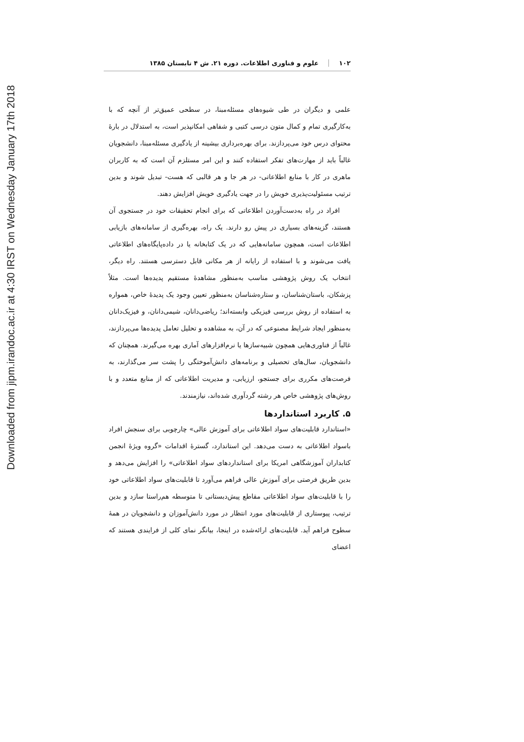Downloaded from jipm.irandoc.ac.ir at 4:30 IRST on Wednesday January 17th 2018
۱۰۲ علوم و فناوری اطلاعات. دوره ۲۱. ش ۴ تابستان ۱۳۸۵
علمی و دیگران در طی شیوه‌های مسئله‌مبنا، در سطحی عمیق‌تر از آنچه که با به‌کارگیری تمام و کمال متون درسی کتبی و شفاهی امکانپذیر است، به استدلال در بارۀ محتوای درس خود می‌پردازند. برای بهره‌برداری بیشینه از یادگیری مسئله‌مبنا، دانشجویان غالباً باید از مهارت‌های تفکر استفاده کنند و این امر مستلزم آن است که به کاربران ماهری در کار با منابع اطلاعاتی- در هر جا و هر قالبی که هست- تبدیل شوند و بدین ترتیب مسئولیت‌پذیری خویش را در جهت یادگیری خویش افزایش دهند.
افراد در راه به‌دست‌آوردن اطلاعاتی که برای انجام تحقیقات خود در جستجوی آن هستند، گزینه‌های بسیاری در پیش رو دارند. یک راه، بهره‌گیری از سامانه‌های بازیابی اطلاعات است، همچون سامانه‌هایی که در یک کتابخانه یا در داده‌پایگاه‌های اطلاعاتی یافت می‌شوند و با استفاده از رایانه از هر مکانی قابل دسترسی هستند. راه دیگر، انتخاب یک روش پژوهشی مناسب به‌منظور مشاهدۀ مستقیم پدیده‌ها است. مثلاً پزشکان، باستان‌شناسان، و ستاره‌شناسان به‌منظور تعیین وجود یک پدیدۀ خاص، همواره به استفاده از روش بررسی فیزیکی وابسته‌اند؛ ریاضی‌دانان، شیمی‌دانان، و فیزیک‌دانان به‌منظور ایجاد شرایط مصنوعی که در آن، به مشاهده و تحلیل تعامل پدیده‌ها می‌پردازند، غالباً از فناوری‌هایی همچون شبیه‌سازها یا نرم‌افزارهای آماری بهره می‌گیرند. همچنان که دانشجویان، سال‌های تحصیلی و برنامه‌های دانش‌آموختگی را پشت سر می‌گذارند، به فرصت‌های مکرری برای جستجو، ارزیابی، و مدیریت اطلاعاتی که از منابع متعدد و با روش‌های پژوهشی خاص هر رشته گردآوری شده‌اند، نیازمندند.
۵. کاربرد استانداردها
«استاندارد قابلیت‌های سواد اطلاعاتی برای آموزش عالی» چارچوبی برای سنجش افراد باسواد اطلاعاتی به دست می‌دهد. این استاندارد، گسترۀ اقدامات «گروه ویژۀ انجمن کتابداران آموزشگاهی امریکا برای استانداردهای سواد اطلاعاتی» را افزایش می‌دهد و بدین طریق فرصتی برای آموزش عالی فراهم می‌آورد تا قابلیت‌های سواد اطلاعاتی خود را با قابلیت‌های سواد اطلاعاتی مقاطع پیش‌دبستانی تا متوسطه هم‌راستا سازد و بدین ترتیب، پیوستاری از قابلیت‌های مورد انتظار در مورد دانش‌آموزان و دانشجویان در همۀ سطوح فراهم آید. قابلیت‌های ارائه‌شده در اینجا، بیانگر نمای کلی از فرایندی هستند که اعضای